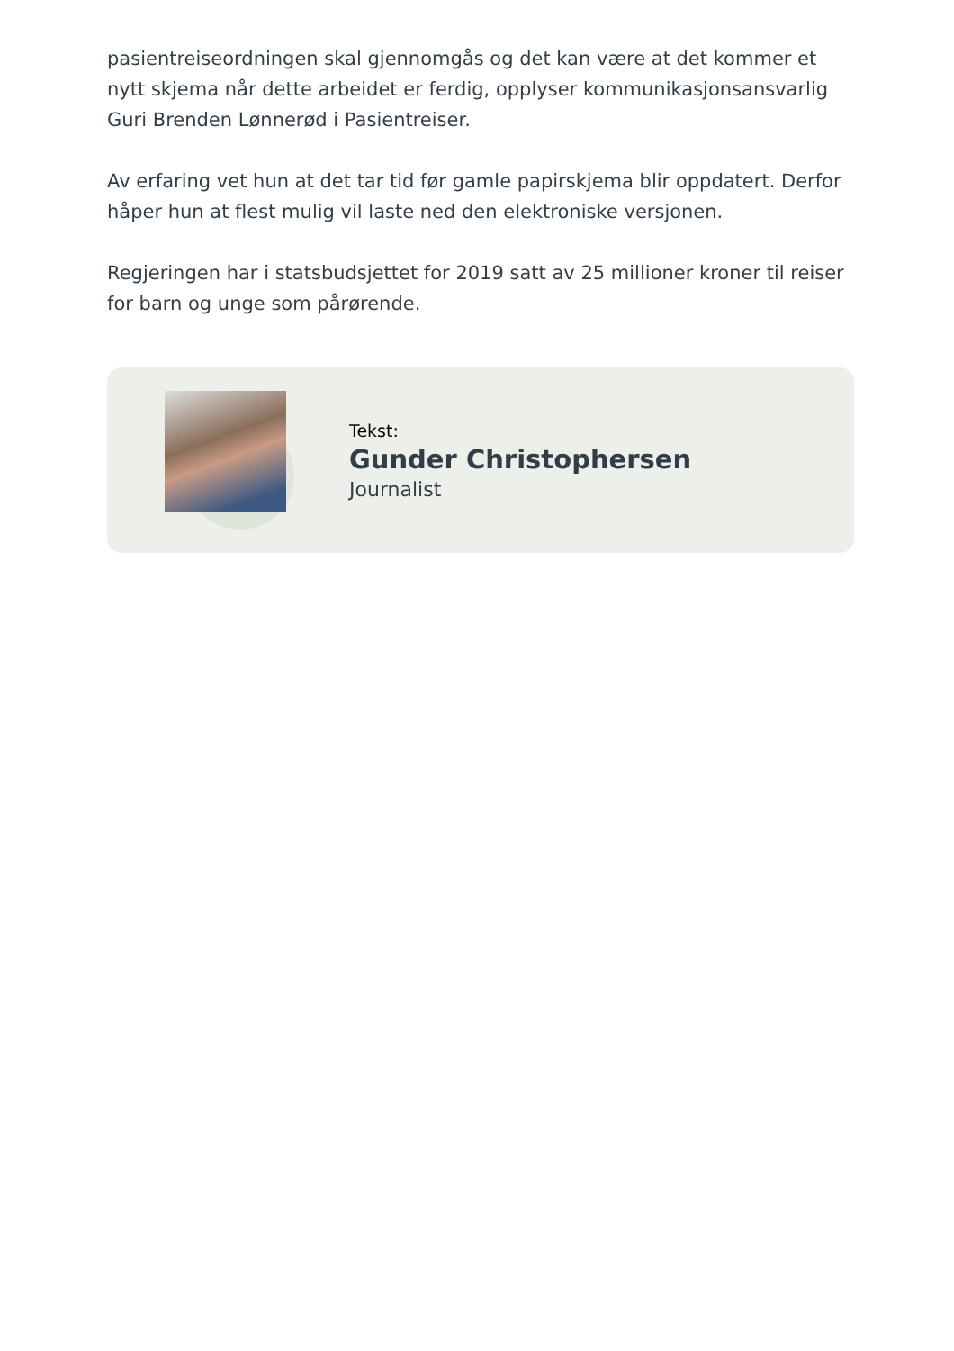pasientreiseordningen skal gjennomgås og det kan være at det kommer et nytt skjema når dette arbeidet er ferdig, opplyser kommunikasjonsansvarlig Guri Brenden Lønnerød i Pasientreiser.
Av erfaring vet hun at det tar tid før gamle papirskjema blir oppdatert. Derfor håper hun at flest mulig vil laste ned den elektroniske versjonen.
Regjeringen har i statsbudsjettet for 2019 satt av 25 millioner kroner til reiser for barn og unge som pårørende.
Tekst:
Gunder Christophersen
Journalist